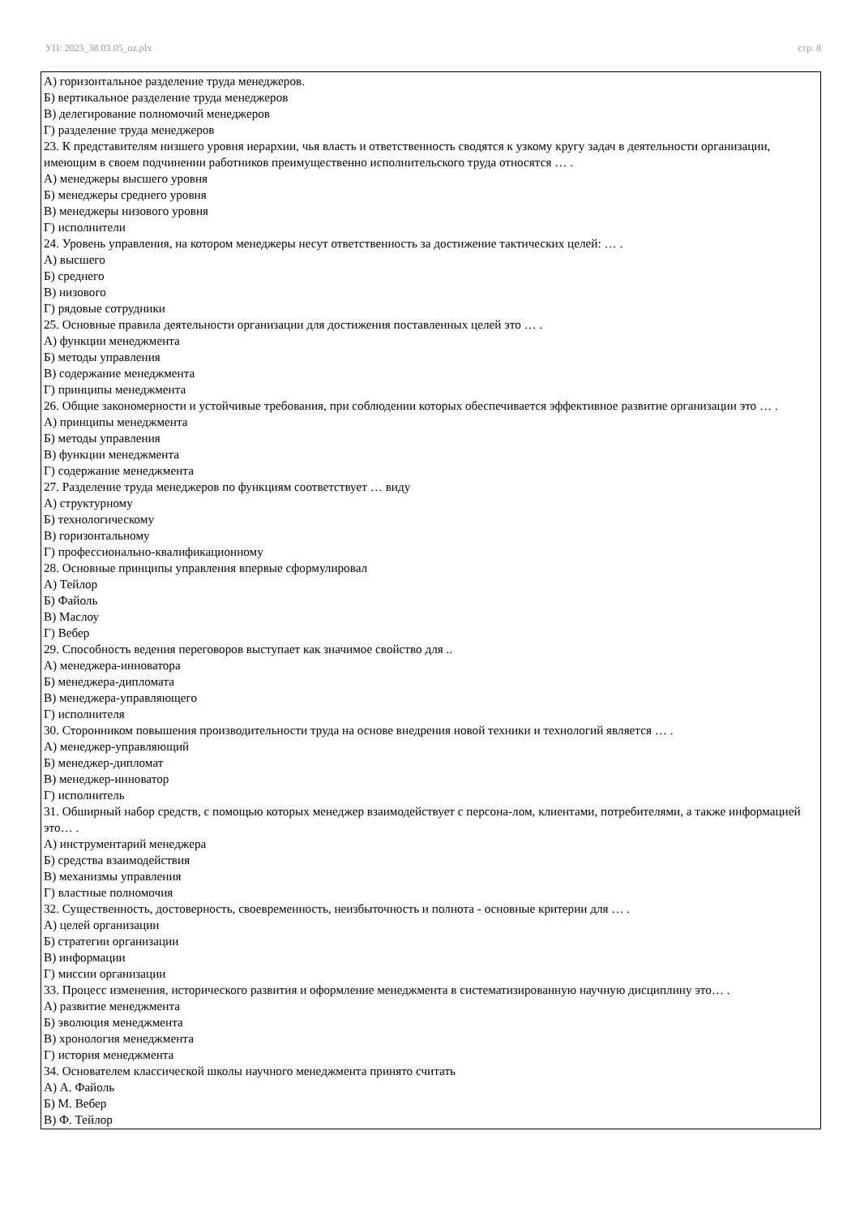УП: 2023_38.03.05_oz.plx стр. 8
А) горизонтальное разделение труда менеджеров.
Б) вертикальное разделение труда менеджеров
В) делегирование полномочий менеджеров
Г) разделение труда менеджеров
23. К представителям низшего уровня иерархии, чья власть и ответственность сводятся к узкому кругу задач в деятельности организации, имеющим в своем подчинении работников преимущественно исполнительского труда относятся … .
А) менеджеры высшего уровня
Б) менеджеры среднего уровня
В) менеджеры низового уровня
Г) исполнители
24. Уровень управления, на котором менеджеры несут ответственность за достижение тактических целей: … .
А) высшего
Б) среднего
В) низового
Г) рядовые сотрудники
25. Основные правила деятельности организации для достижения поставленных целей это … .
А) функции менеджмента
Б) методы управления
В) содержание менеджмента
Г) принципы менеджмента
26. Общие закономерности и устойчивые требования, при соблюдении которых обеспечивается эффективное развитие организации это … .
А) принципы менеджмента
Б) методы управления
В) функции менеджмента
Г) содержание менеджмента
27. Разделение труда менеджеров по функциям соответствует … виду
А) структурному
Б) технологическому
В) горизонтальному
Г) профессионально-квалификационному
28. Основные принципы управления впервые сформулировал
А) Тейлор
Б) Файоль
В) Маслоу
Г) Вебер
29. Способность ведения переговоров выступает как значимое свойство для ..
А) менеджера-инноватора
Б) менеджера-дипломата
В) менеджера-управляющего
Г) исполнителя
30. Сторонником повышения производительности труда на основе внедрения новой техники и технологий является … .
А) менеджер-управляющий
Б) менеджер-дипломат
В) менеджер-инноватор
Г) исполнитель
31. Обширный набор средств, с помощью которых менеджер взаимодействует с персона-лом, клиентами, потребителями, а также информацией это… .
А) инструментарий менеджера
Б) средства взаимодействия
В) механизмы управления
Г) властные полномочия
32. Существенность, достоверность, своевременность, неизбыточность и полнота - основные критерии для … .
А) целей организации
Б) стратегии организации
В) информации
Г) миссии организации
33. Процесс изменения, исторического развития и оформление менеджмента в систематизированную научную дисциплину это… .
А) развитие менеджмента
Б) эволюция менеджмента
В) хронология менеджмента
Г) история менеджмента
34. Основателем классической школы научного менеджмента принято считать
А) А. Файоль
Б) М. Вебер
В) Ф. Тейлор